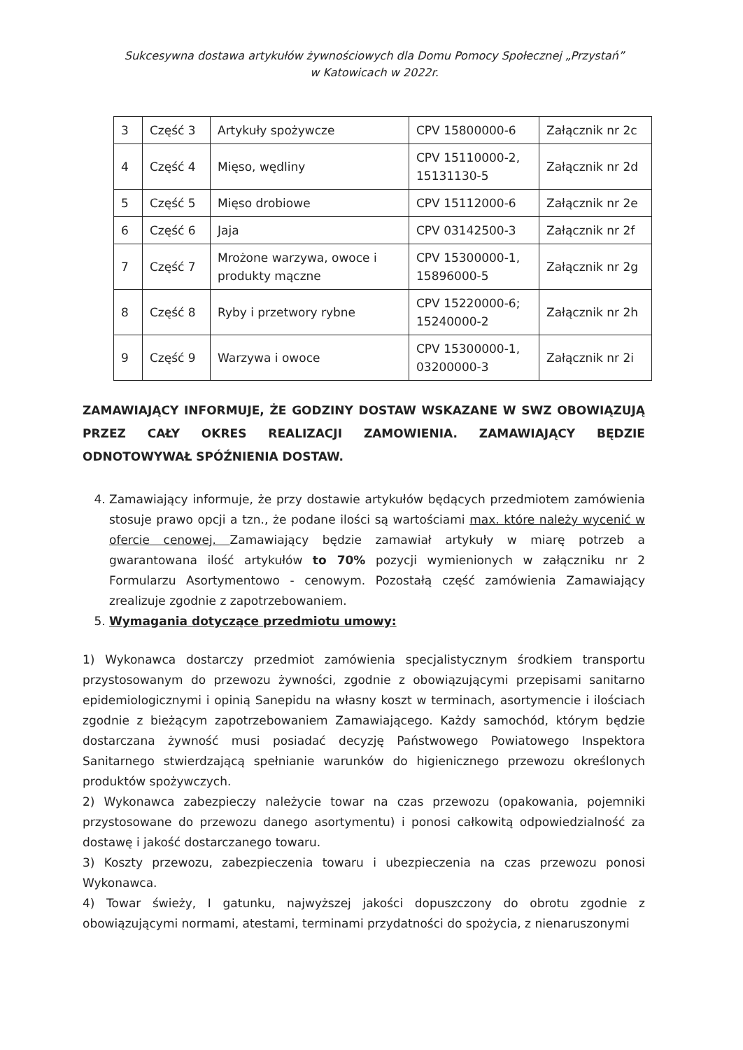Sukcesywna dostawa artykułów żywnościowych dla Domu Pomocy Społecznej „Przystań”
w Katowicach w 2022r.
| 3 | Część 3 | Artykuły spożywcze | CPV 15800000-6 | Załącznik nr 2c |
| 4 | Część 4 | Mięso, wędliny | CPV 15110000-2, 15131130-5 | Załącznik nr 2d |
| 5 | Część 5 | Mięso drobiowe | CPV 15112000-6 | Załącznik nr 2e |
| 6 | Część 6 | Jaja | CPV 03142500-3 | Załącznik nr 2f |
| 7 | Część 7 | Mrożone warzywa, owoce i produkty mączne | CPV 15300000-1, 15896000-5 | Załącznik nr 2g |
| 8 | Część 8 | Ryby i przetwory rybne | CPV 15220000-6; 15240000-2 | Załącznik nr 2h |
| 9 | Część 9 | Warzywa i owoce | CPV 15300000-1, 03200000-3 | Załącznik nr 2i |
ZAMAWIAJĄCY INFORMUJE, ŻE GODZINY DOSTAW WSKAZANE W SWZ OBOWIĄZUJĄ PRZEZ CAŁY OKRES REALIZACJI ZAMOWIENIA. ZAMAWIAJĄCY BĘDZIE ODNOTOWYWAŁ SPÓŹNIENIA DOSTAW.
4. Zamawiający informuje, że przy dostawie artykułów będących przedmiotem zamówienia stosuje prawo opcji a tzn., że podane ilości są wartościami max. które należy wycenić w ofercie cenowej. Zamawiający będzie zamawiał artykuły w miarę potrzeb a gwarantowana ilość artykułów to 70% pozycji wymienionych w załączniku nr 2 Formularzu Asortymentowo - cenowym. Pozostałą część zamówienia Zamawiający zrealizuje zgodnie z zapotrzebowaniem.
5. Wymagania dotyczące przedmiotu umowy:
1) Wykonawca dostarczy przedmiot zamówienia specjalistycznym środkiem transportu przystosowanym do przewozu żywności, zgodnie z obowiązującymi przepisami sanitarno epidemiologicznymi i opinią Sanepidu na własny koszt w terminach, asortymencie i ilościach zgodnie z bieżącym zapotrzebowaniem Zamawiającego. Każdy samochód, którym będzie dostarczana żywność musi posiadać decyzję Państwowego Powiatowego Inspektora Sanitarnego stwierdzającą spełnianie warunków do higienicznego przewozu określonych produktów spożywczych.
2) Wykonawca zabezpieczy należycie towar na czas przewozu (opakowania, pojemniki przystosowane do przewozu danego asortymentu) i ponosi całkowitą odpowiedzialność za dostawę i jakość dostarczanego towaru.
3) Koszty przewozu, zabezpieczenia towaru i ubezpieczenia na czas przewozu ponosi Wykonawca.
4) Towar świeży, I gatunku, najwyższej jakości dopuszczony do obrotu zgodnie z obowiązującymi normami, atestami, terminami przydatności do spożycia, z nienaruszonymi